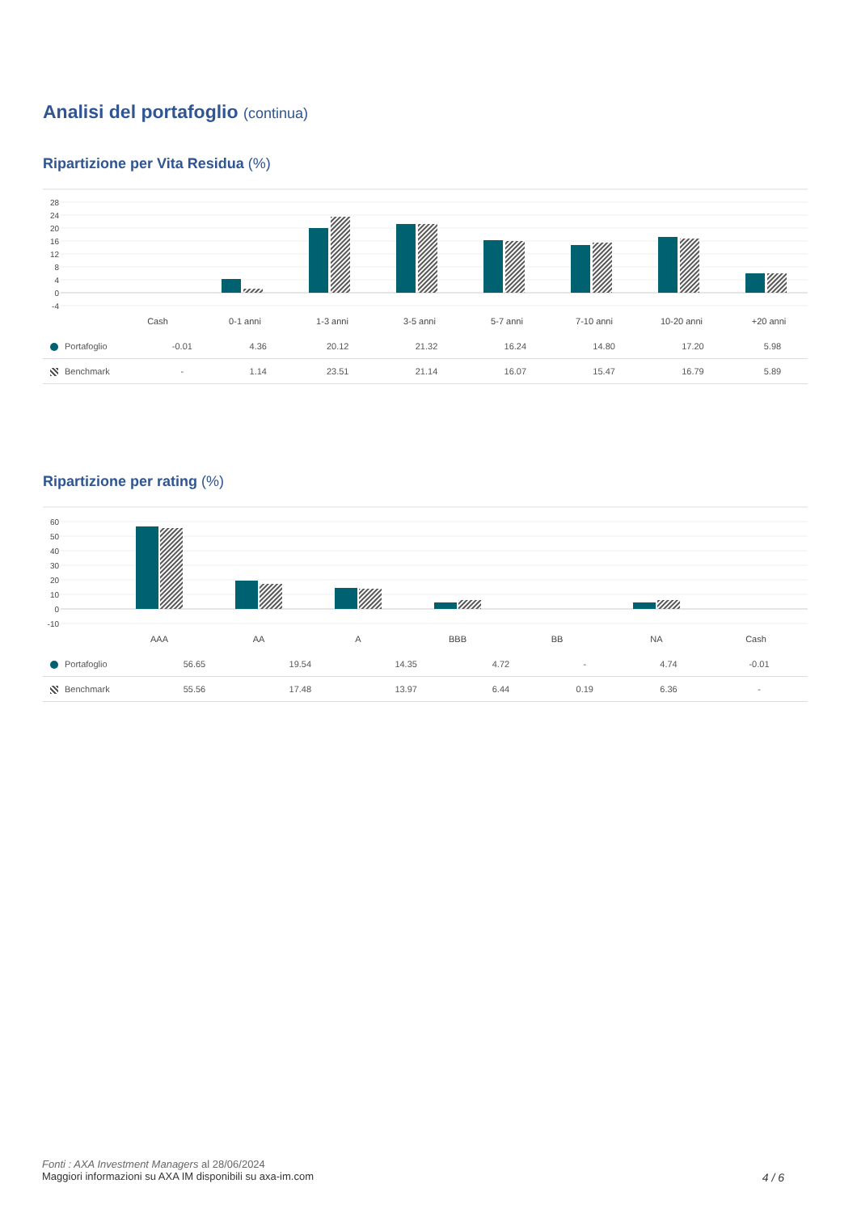Analisi del portafoglio (continua)
Ripartizione per Vita Residua (%)
28
24
20
16
12
8
4
0
-4
Cash
0-1 anni
1-3 anni
3-5 anni
5-7 anni
7-10 anni
10-20 anni
+20 anni
| Portafoglio | -0.01 | 4.36 | 20.12 | 21.32 | 16.24 | 14.80 | 17.20 | 5.98 |
| Benchmark | - | 1.14 | 23.51 | 21.14 | 16.07 | 15.47 | 16.79 | 5.89 |
Ripartizione per rating (%)
60
50
40
30
20
10
0
-10
AAA
AA
A
BBB
BB
NA
Cash
| Portafoglio | 56.65 | 19.54 | 14.35 | 4.72 | - | 4.74 | -0.01 |
| Benchmark | 55.56 | 17.48 | 13.97 | 6.44 | 0.19 | 6.36 | - |
Fonti : AXA Investment Managers al 28/06/2024
Maggiori informazioni su AXA IM disponibili su axa-im.com
4 / 6